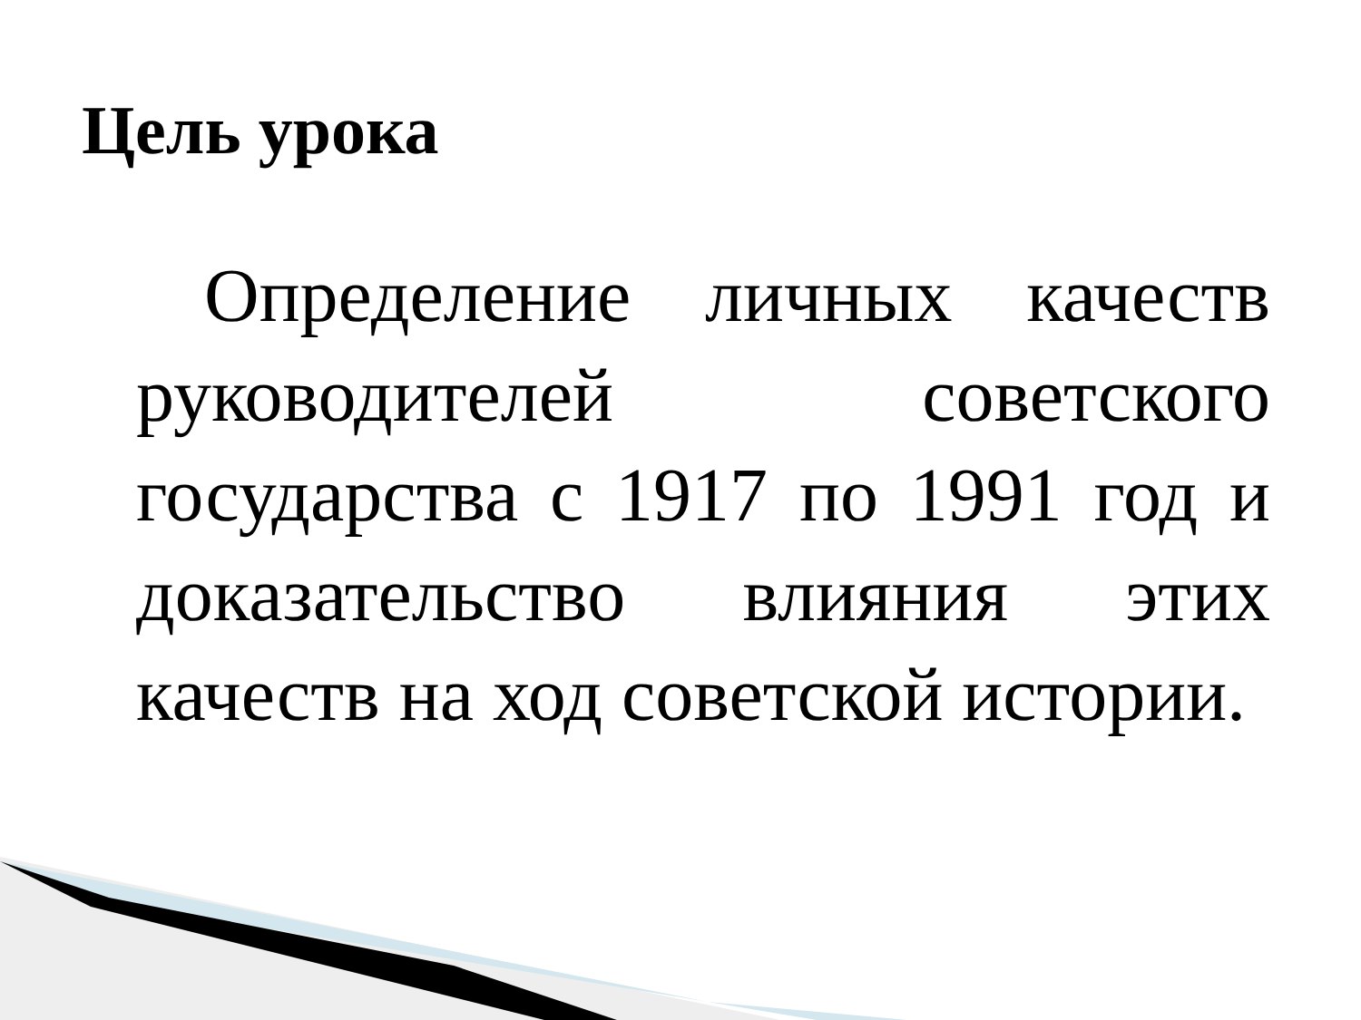Цель урока
Определение личных качеств руководителей советского государства с 1917 по 1991 год и доказательство влияния этих качеств на ход советской истории.